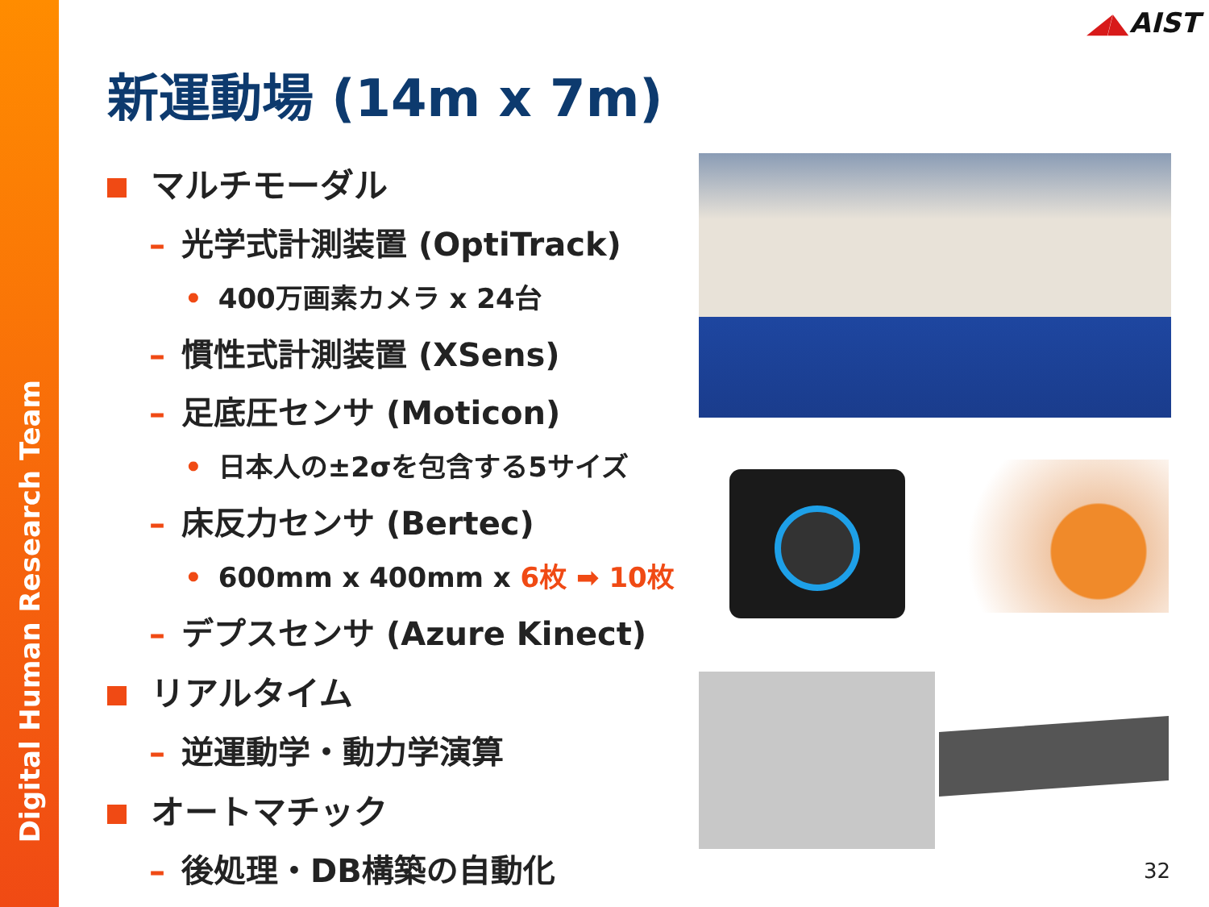Digital Human Research Team
◢◣AIST
新運動場 (14m x 7m)
マルチモーダル
– 光学式計測装置 (OptiTrack)
• 400万画素カメラ x 24台
– 慣性式計測装置 (XSens)
– 足底圧センサ (Moticon)
• 日本人の±2σを包含する5サイズ
– 床反力センサ (Bertec)
• 600mm x 400mm x 6枚 ➡ 10枚
– デプスセンサ (Azure Kinect)
リアルタイム
– 逆運動学・動力学演算
オートマチック
– 後処理・DB構築の自動化
32